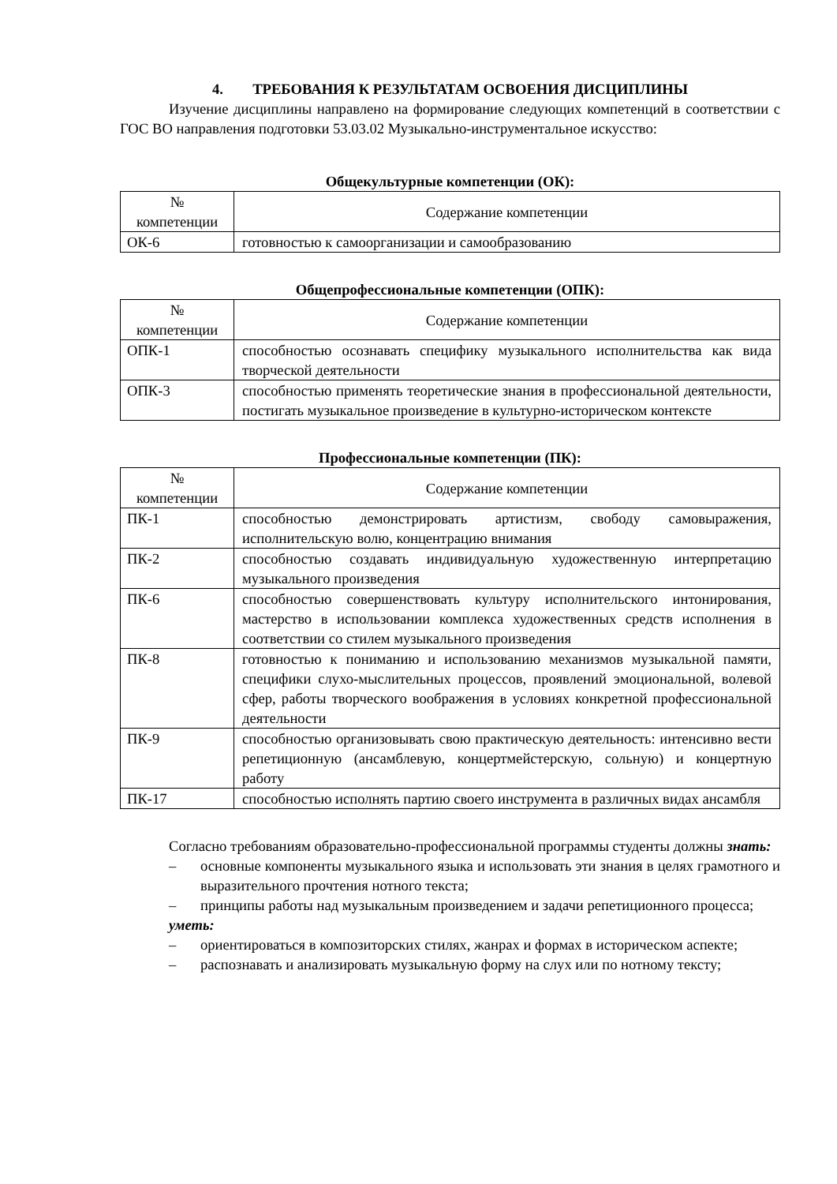4. ТРЕБОВАНИЯ К РЕЗУЛЬТАТАМ ОСВОЕНИЯ ДИСЦИПЛИНЫ
Изучение дисциплины направлено на формирование следующих компетенций в соответствии с ГОС ВО направления подготовки 53.03.02 Музыкально-инструментальное искусство:
Общекультурные компетенции (ОК):
| № компетенции | Содержание компетенции |
| --- | --- |
| ОК-6 | готовностью к самоорганизации и самообразованию |
Общепрофессиональные компетенции (ОПК):
| № компетенции | Содержание компетенции |
| --- | --- |
| ОПК-1 | способностью осознавать специфику музыкального исполнительства как вида творческой деятельности |
| ОПК-3 | способностью применять теоретические знания в профессиональной деятельности, постигать музыкальное произведение в культурно-историческом контексте |
Профессиональные компетенции (ПК):
| № компетенции | Содержание компетенции |
| --- | --- |
| ПК-1 | способностью демонстрировать артистизм, свободу самовыражения, исполнительскую волю, концентрацию внимания |
| ПК-2 | способностью создавать индивидуальную художественную интерпретацию музыкального произведения |
| ПК-6 | способностью совершенствовать культуру исполнительского интонирования, мастерство в использовании комплекса художественных средств исполнения в соответствии со стилем музыкального произведения |
| ПК-8 | готовностью к пониманию и использованию механизмов музыкальной памяти, специфики слухо-мыслительных процессов, проявлений эмоциональной, волевой сфер, работы творческого воображения в условиях конкретной профессиональной деятельности |
| ПК-9 | способностью организовывать свою практическую деятельность: интенсивно вести репетиционную (ансамблевую, концертмейстерскую, сольную) и концертную работу |
| ПК-17 | способностью исполнять партию своего инструмента в различных видах ансамбля |
Согласно требованиям образовательно-профессиональной программы студенты должны знать:
– основные компоненты музыкального языка и использовать эти знания в целях грамотного и выразительного прочтения нотного текста;
– принципы работы над музыкальным произведением и задачи репетиционного процесса;
уметь:
– ориентироваться в композиторских стилях, жанрах и формах в историческом аспекте;
– распознавать и анализировать музыкальную форму на слух или по нотному тексту;